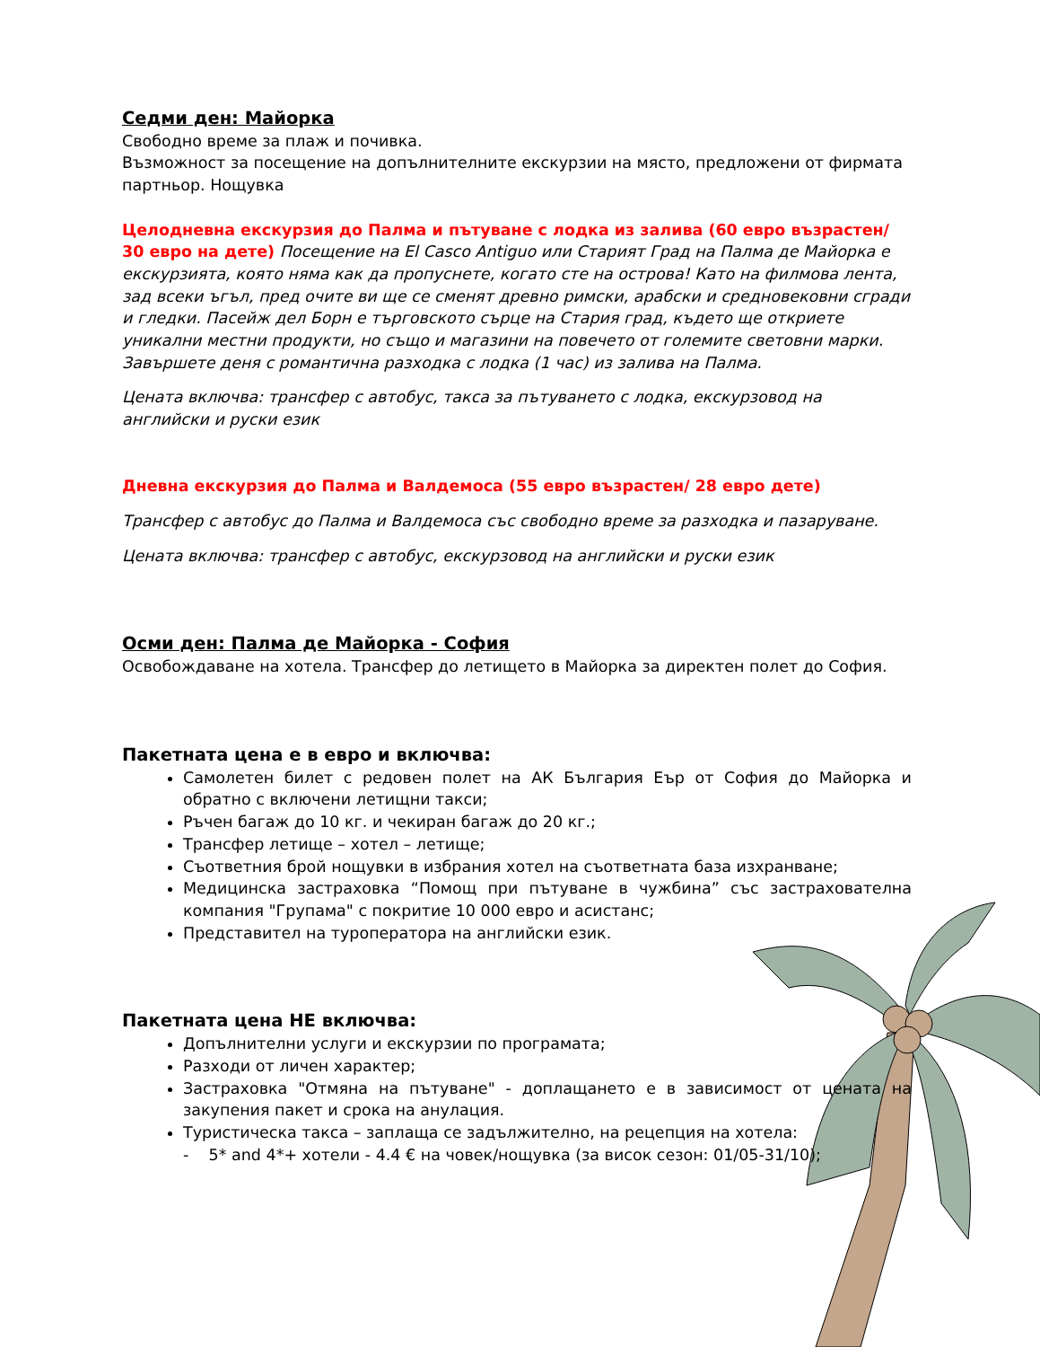Седми ден: Майорка
Свободно време за плаж и почивка.
Възможност за посещение на допълнителните екскурзии на място, предложени от фирмата партньор. Нощувка
Целодневна екскурзия до Палма и пътуване с лодка из залива (60 евро възрастен/ 30 евро на дете) Посещение на El Casco Antiguo или Старият Град на Палма де Майорка е екскурзията, която няма как да пропуснете, когато сте на острова! Като на филмова лента, зад всеки ъгъл, пред очите ви ще се сменят древно римски, арабски и средновековни сгради и гледки. Пасейж дел Борн е търговското сърце на Стария град, където ще откриете уникални местни продукти, но също и магазини на повечето от големите световни марки. Завършете деня с романтична разходка с лодка (1 час) из залива на Палма.
Цената включва: трансфер с автобус, такса за пътуването с лодка, екскурзовод на английски и руски език
Дневна екскурзия до Палма и Валдемоса (55 евро възрастен/ 28 евро дете)
Трансфер с автобус до Палма и Валдемоса със свободно време за разходка и пазаруване.
Цената включва: трансфер с автобус, екскурзовод на английски и руски език
Осми ден: Палма де Майорка - София
Освобождаване на хотела. Трансфер до летището в Майорка за директен полет до София.
Пакетната цена е в евро и включва:
Самолетен билет с редовен полет на АК България Еър от София до Майорка и обратно с включени летищни такси;
Ръчен багаж до 10 кг. и чекиран багаж до 20 кг.;
Трансфер летище – хотел – летище;
Съответния брой нощувки в избрания хотел на съответната база изхранване;
Медицинска застраховка “Помощ при пътуване в чужбина” със застрахователна компания "Групама" с покритие 10 000 евро и асистанс;
Представител на туроператора на английски език.
Пакетната цена НЕ включва:
Допълнителни услуги и екскурзии по програмата;
Разходи от личен характер;
Застраховка "Отмяна на пътуване" - доплащането е в зависимост от цената на закупения пакет и срока на анулация.
Туристическа такса – заплаща се задължително, на рецепция на хотела:
- 5* and 4*+ хотели - 4.4 € на човек/нощувка (за висок сезон: 01/05-31/10);